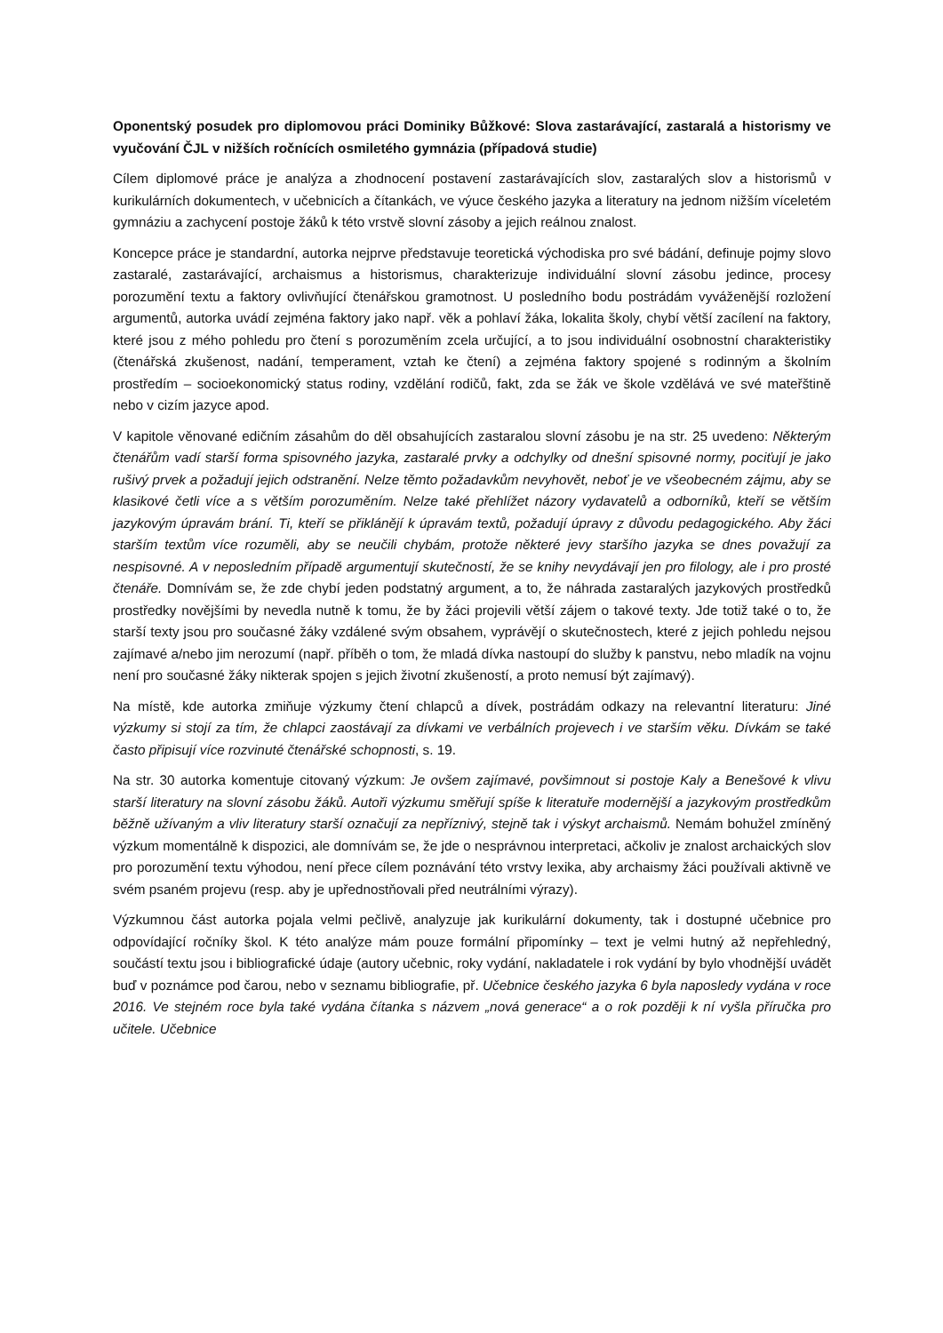Oponentský posudek pro diplomovou práci Dominiky Bůžkové: Slova zastarávající, zastaralá a historismy ve vyučování ČJL v nižších ročnících osmiletého gymnázia (případová studie)
Cílem diplomové práce je analýza a zhodnocení postavení zastarávajících slov, zastaralých slov a historismů v kurikulárních dokumentech, v učebnicích a čítankách, ve výuce českého jazyka a literatury na jednom nižším víceletém gymnáziu a zachycení postoje žáků k této vrstvě slovní zásoby a jejich reálnou znalost.
Koncepce práce je standardní, autorka nejprve představuje teoretická východiska pro své bádání, definuje pojmy slovo zastaralé, zastarávající, archaismus a historismus, charakterizuje individuální slovní zásobu jedince, procesy porozumění textu a faktory ovlivňující čtenářskou gramotnost. U posledního bodu postrádám vyváženější rozložení argumentů, autorka uvádí zejména faktory jako např. věk a pohlaví žáka, lokalita školy, chybí větší zacílení na faktory, které jsou z mého pohledu pro čtení s porozuměním zcela určující, a to jsou individuální osobnostní charakteristiky (čtenářská zkušenost, nadání, temperament, vztah ke čtení) a zejména faktory spojené s rodinným a školním prostředím – socioekonomický status rodiny, vzdělání rodičů, fakt, zda se žák ve škole vzdělává ve své mateřštině nebo v cizím jazyce apod.
V kapitole věnované edičním zásahům do děl obsahujících zastaralou slovní zásobu je na str. 25 uvedeno: Některým čtenářům vadí starší forma spisovného jazyka, zastaralé prvky a odchylky od dnešní spisovné normy, pociťují je jako rušivý prvek a požadují jejich odstranění. Nelze těmto požadavkům nevyhovět, neboť je ve všeobecném zájmu, aby se klasikové četli více a s větším porozuměním. Nelze také přehlížet názory vydavatelů a odborníků, kteří se větším jazykovým úpravám brání. Ti, kteří se přiklánějí k úpravám textů, požadují úpravy z důvodu pedagogického. Aby žáci starším textům více rozuměli, aby se neučili chybám, protože některé jevy staršího jazyka se dnes považují za nespisovné. A v neposledním případě argumentují skutečností, že se knihy nevydávají jen pro filology, ale i pro prosté čtenáře. Domnívám se, že zde chybí jeden podstatný argument, a to, že náhrada zastaralých jazykových prostředků prostředky novějšími by nevedla nutně k tomu, že by žáci projevili větší zájem o takové texty. Jde totiž také o to, že starší texty jsou pro současné žáky vzdálené svým obsahem, vyprávějí o skutečnostech, které z jejich pohledu nejsou zajímavé a/nebo jim nerozumí (např. příběh o tom, že mladá dívka nastoupí do služby k panstvu, nebo mladík na vojnu není pro současné žáky nikterak spojen s jejich životní zkušeností, a proto nemusí být zajímavý).
Na místě, kde autorka zmiňuje výzkumy čtení chlapců a dívek, postrádám odkazy na relevantní literaturu: Jiné výzkumy si stojí za tím, že chlapci zaostávají za dívkami ve verbálních projevech i ve starším věku. Dívkám se také často připisují více rozvinuté čtenářské schopnosti, s. 19.
Na str. 30 autorka komentuje citovaný výzkum: Je ovšem zajímavé, povšimnout si postoje Kaly a Benešové k vlivu starší literatury na slovní zásobu žáků. Autoři výzkumu směřují spíše k literatuře modernější a jazykovým prostředkům běžně užívaným a vliv literatury starší označují za nepříznivý, stejně tak i výskyt archaismů. Nemám bohužel zmíněný výzkum momentálně k dispozici, ale domnívám se, že jde o nesprávnou interpretaci, ačkoliv je znalost archaických slov pro porozumění textu výhodou, není přece cílem poznávání této vrstvy lexika, aby archaismy žáci používali aktivně ve svém psaném projevu (resp. aby je upřednostňovali před neutrálními výrazy).
Výzkumnou část autorka pojala velmi pečlivě, analyzuje jak kurikulární dokumenty, tak i dostupné učebnice pro odpovídající ročníky škol. K této analýze mám pouze formální připomínky – text je velmi hutný až nepřehledný, součástí textu jsou i bibliografické údaje (autory učebnic, roky vydání, nakladatele i rok vydání by bylo vhodnější uvádět buď v poznámce pod čarou, nebo v seznamu bibliografie, př. Učebnice českého jazyka 6 byla naposledy vydána v roce 2016. Ve stejném roce byla také vydána čítanka s názvem „nová generace“ a o rok později k ní vyšla příručka pro učitele. Učebnice